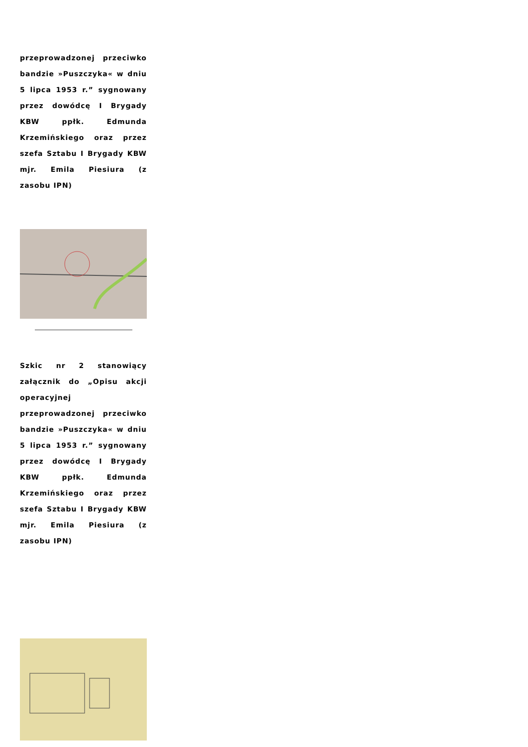przeprowadzonej przeciwko bandzie »Puszczyka« w dniu 5 lipca 1953 r.” sygnowany przez dowódcę I Brygady KBW ppłk. Edmunda Krzemińskiego oraz przez szefa Sztabu I Brygady KBW mjr. Emila Piesiura (z zasobu IPN)
Szkic nr 2 stanowiący załącznik do „Opisu akcji operacyjnej przeprowadzonej przeciwko bandzie »Puszczyka« w dniu 5 lipca 1953 r.” sygnowany przez dowódcę I Brygady KBW ppłk. Edmunda Krzemińskiego oraz przez szefa Sztabu I Brygady KBW mjr. Emila Piesiura (z zasobu IPN)